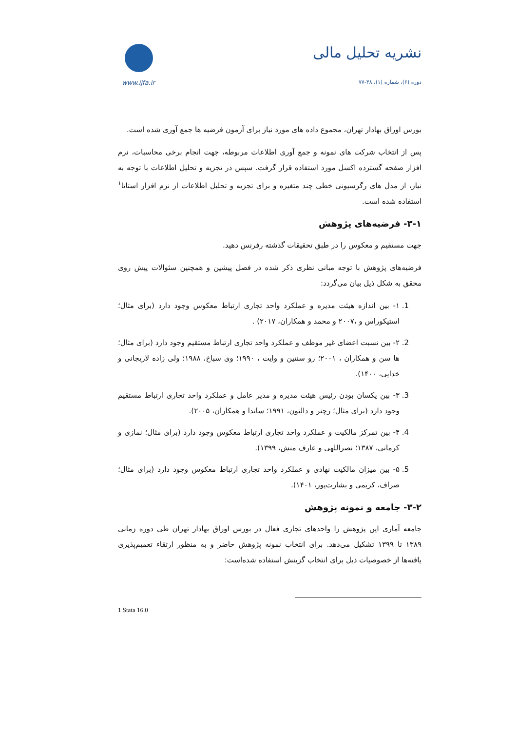www.ijfa.ir
نشریه تحلیل مالی
دوره (۶)، شماره (۱)، ۳۸-۷۷
بورس اوراق بهادار تهران، مجموع داده های مورد نیاز برای آزمون فرضیه ها جمع آوری شده است.
پس از انتخاب شرکت های نمونه و جمع آوری اطلاعات مربوطه، جهت انجام برخی محاسبات، نرم افزار صفحه گسترده اکسل مورد استفاده قرار گرفت. سپس در تجزیه و تحلیل اطلاعات با توجه به نیاز، از مدل های رگرسیونی خطی چند متغیره و برای تجزیه و تحلیل اطلاعات از نرم افزار استاتا<sup>۱</sup> استفاده شده است.
۳-۱- فرضیه‌های پژوهش
جهت مستقیم و معکوس را در طبق تحقیقات گذشته رفرنس دهید.
فرضیه‌های پژوهش با توجه مبانی نظری ذکر شده در فصل پیشین و همچنین سئوالات پیش روی محقق به شکل ذیل بیان می‌گردد:
1. ۱- بین اندازه هیئت مدیره و عملکرد واحد تجاری ارتباط معکوس وجود دارد (برای مثال؛ استیکوراس و ،۲۰۰۷ و محمد و همکاران، ۲۰۱۷) .
2. ۲- بین نسبت اعضای غیر موظف و عملکرد واحد تجاری ارتباط مستقیم وجود دارد (برای مثال؛ ها سن و همکاران ، ۲۰۰۱؛ رو سنتین و وایت ، ۱۹۹۰؛ وی سباخ، ۱۹۸۸؛ ولی زاده لاریجانی و خدایی، ۱۴۰۰).
3. ۳- بین یکسان بودن رئیس هیئت مدیره و مدیر عامل و عملکرد واحد تجاری ارتباط مستقیم وجود دارد (برای مثال؛ رچنر و دالتون، ۱۹۹۱؛ ساندا و همکاران، ۲۰۰۵).
4. ۴- بین تمرکز مالکیت و عملکرد واحد تجاری ارتباط معکوس وجود دارد (برای مثال؛ نمازی و کرمانی، ۱۳۸۷؛ نصراللهی و عارف منش، ۱۳۹۹).
5. ۵- بین میزان مالکیت نهادی و عملکرد واحد تجاری ارتباط معکوس وجود دارد (برای مثال؛ صراف، کریمی و بشارت‌پور، ۱۴۰۱).
۳-۲- جامعه و نمونه پژوهش
جامعه آماری این پژوهش را واحدهای تجاری فعال در بورس اوراق بهادار تهران طی دوره زمانی ۱۳۸۹ تا ۱۳۹۹ تشکیل می‌دهد. برای انتخاب نمونه پژوهش حاضر و به منظور ارتقاء تعمیم‌پذیری یافته‌ها از خصوصیات ذیل برای انتخاب گزینش استفاده شده‌است:
1 Stata 16.0